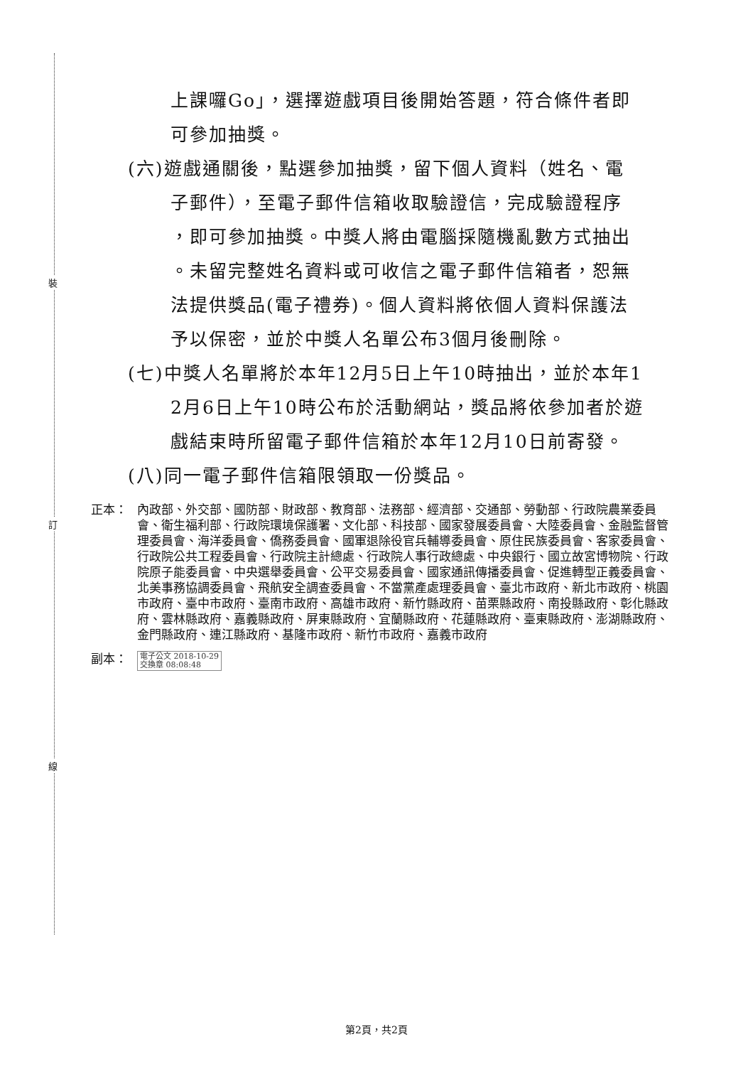裝
訂
線
上課囉Go」，選擇遊戲項目後開始答題，符合條件者即
可參加抽獎。
(六)遊戲通關後，點選參加抽獎，留下個人資料（姓名、電
子郵件），至電子郵件信箱收取驗證信，完成驗證程序
，即可參加抽獎。中獎人將由電腦採隨機亂數方式抽出
。未留完整姓名資料或可收信之電子郵件信箱者，恕無
法提供獎品(電子禮券)。個人資料將依個人資料保護法
予以保密，並於中獎人名單公布3個月後刪除。
(七)中獎人名單將於本年12月5日上午10時抽出，並於本年1
2月6日上午10時公布於活動網站，獎品將依參加者於遊
戲結束時所留電子郵件信箱於本年12月10日前寄發。
(八)同一電子郵件信箱限領取一份獎品。
正本： 內政部、外交部、國防部、財政部、教育部、法務部、經濟部、交通部、勞動部、行政院農業委員會、衛生福利部、行政院環境保護署、文化部、科技部、國家發展委員會、大陸委員會、金融監督管理委員會、海洋委員會、僑務委員會、國軍退除役官兵輔導委員會、原住民族委員會、客家委員會、行政院公共工程委員會、行政院主計總處、行政院人事行政總處、中央銀行、國立故宮博物院、行政院原子能委員會、中央選舉委員會、公平交易委員會、國家通訊傳播委員會、促進轉型正義委員會、北美事務協調委員會、飛航安全調查委員會、不當黨產處理委員會、臺北市政府、新北市政府、桃園市政府、臺中市政府、臺南市政府、高雄市政府、新竹縣政府、苗栗縣政府、南投縣政府、彰化縣政府、雲林縣政府、嘉義縣政府、屏東縣政府、宜蘭縣政府、花蓮縣政府、臺東縣政府、澎湖縣政府、金門縣政府、連江縣政府、基隆市政府、新竹市政府、嘉義市政府
副本：
電子公文 2018-10-29
交換章 08:08:48
第2頁，共2頁